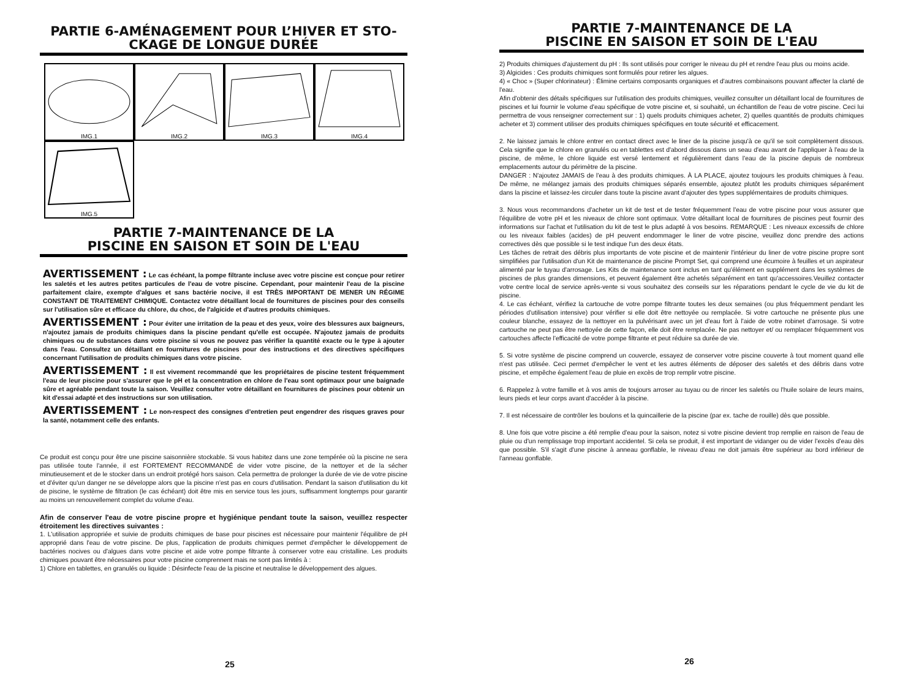PARTIE 6-AMÉNAGEMENT POUR L’HIVER ET STO-
CKAGE DE LONGUE DURÉE
IMG.1
IMG.2
IMG.3
IMG.4
IMG.5
PARTIE 7-MAINTENANCE DE LA
PISCINE EN SAISON ET SOIN DE L'EAU
AVERTISSEMENT : Le cas échéant, la pompe filtrante incluse avec votre piscine est conçue pour retirer les saletés et les autres petites particules de l'eau de votre piscine. Cependant, pour maintenir l'eau de la piscine parfaitement claire, exempte d'algues et sans bactérie nocive, il est TRÈS IMPORTANT DE MENER UN RÉGIME CONSTANT DE TRAITEMENT CHIMIQUE. Contactez votre détaillant local de fournitures de piscines pour des conseils sur l'utilisation sûre et efficace du chlore, du choc, de l'algicide et d'autres produits chimiques.
AVERTISSEMENT : Pour éviter une irritation de la peau et des yeux, voire des blessures aux baigneurs, n'ajoutez jamais de produits chimiques dans la piscine pendant qu'elle est occupée. N'ajoutez jamais de produits chimiques ou de substances dans votre piscine si vous ne pouvez pas vérifier la quantité exacte ou le type à ajouter dans l'eau. Consultez un détaillant en fournitures de piscines pour des instructions et des directives spécifiques concernant l'utilisation de produits chimiques dans votre piscine.
AVERTISSEMENT : Il est vivement recommandé que les propriétaires de piscine testent fréquemment l'eau de leur piscine pour s'assurer que le pH et la concentration en chlore de l'eau sont optimaux pour une baignade sûre et agréable pendant toute la saison. Veuillez consulter votre détaillant en fournitures de piscines pour obtenir un kit d'essai adapté et des instructions sur son utilisation.
AVERTISSEMENT : Le non-respect des consignes d’entretien peut engendrer des risques graves pour la santé, notamment celle des enfants.
Ce produit est conçu pour être une piscine saisonnière stockable. Si vous habitez dans une zone tempérée où la piscine ne sera pas utilisée toute l'année, il est FORTEMENT RECOMMANDÉ de vider votre piscine, de la nettoyer et de la sécher minutieusement et de le stocker dans un endroit protégé hors saison. Cela permettra de prolonger la durée de vie de votre piscine et d'éviter qu'un danger ne se développe alors que la piscine n'est pas en cours d'utilisation. Pendant la saison d'utilisation du kit de piscine, le système de filtration (le cas échéant) doit être mis en service tous les jours, suffisamment longtemps pour garantir au moins un renouvellement complet du volume d'eau.
Afin de conserver l'eau de votre piscine propre et hygiénique pendant toute la saison, veuillez respecter étroitement les directives suivantes :
1. L'utilisation appropriée et suivie de produits chimiques de base pour piscines est nécessaire pour maintenir l'équilibre de pH approprié dans l'eau de votre piscine. De plus, l'application de produits chimiques permet d'empêcher le développement de bactéries nocives ou d'algues dans votre piscine et aide votre pompe filtrante à conserver votre eau cristalline. Les produits chimiques pouvant être nécessaires pour votre piscine comprennent mais ne sont pas limités à :
1) Chlore en tablettes, en granulés ou liquide : Désinfecte l'eau de la piscine et neutralise le développement des algues.
25
PARTIE 7-MAINTENANCE DE LA
PISCINE EN SAISON ET SOIN DE L'EAU
2) Produits chimiques d'ajustement du pH : Ils sont utilisés pour corriger le niveau du pH et rendre l'eau plus ou moins acide.
3) Algicides : Ces produits chimiques sont formulés pour retirer les algues.
4) « Choc » (Super chlorinateur) : Élimine certains composants organiques et d'autres combinaisons pouvant affecter la clarté de l'eau.
Afin d'obtenir des détails spécifiques sur l'utilisation des produits chimiques, veuillez consulter un détaillant local de fournitures de piscines et lui fournir le volume d'eau spécifique de votre piscine et, si souhaité, un échantillon de l'eau de votre piscine. Ceci lui permettra de vous renseigner correctement sur : 1) quels produits chimiques acheter, 2) quelles quantités de produits chimiques acheter et 3) comment utiliser des produits chimiques spécifiques en toute sécurité et efficacement.
2. Ne laissez jamais le chlore entrer en contact direct avec le liner de la piscine jusqu'à ce qu'il se soit complètement dissous. Cela signifie que le chlore en granulés ou en tablettes est d'abord dissous dans un seau d'eau avant de l'appliquer à l'eau de la piscine, de même, le chlore liquide est versé lentement et régulièrement dans l'eau de la piscine depuis de nombreux emplacements autour du périmètre de la piscine.
DANGER : N'ajoutez JAMAIS de l'eau à des produits chimiques. À LA PLACE, ajoutez toujours les produits chimiques à l'eau. De même, ne mélangez jamais des produits chimiques séparés ensemble, ajoutez plutôt les produits chimiques séparément dans la piscine et laissez-les circuler dans toute la piscine avant d'ajouter des types supplémentaires de produits chimiques.
3. Nous vous recommandons d'acheter un kit de test et de tester fréquemment l'eau de votre piscine pour vous assurer que l'équilibre de votre pH et les niveaux de chlore sont optimaux. Votre détaillant local de fournitures de piscines peut fournir des informations sur l'achat et l'utilisation du kit de test le plus adapté à vos besoins. REMARQUE : Les niveaux excessifs de chlore ou les niveaux faibles (acides) de pH peuvent endommager le liner de votre piscine, veuillez donc prendre des actions correctives dès que possible si le test indique l'un des deux états.
Les tâches de retrait des débris plus importants de vote piscine et de maintenir l'intérieur du liner de votre piscine propre sont simplifiées par l'utilisation d'un Kit de maintenance de piscine Prompt Set, qui comprend une écumoire à feuilles et un aspirateur alimenté par le tuyau d'arrosage. Les Kits de maintenance sont inclus en tant qu'élément en supplément dans les systèmes de piscines de plus grandes dimensions, et peuvent également être achetés séparément en tant qu'accessoires.Veuillez contacter votre centre local de service après-vente si vous souhaitez des conseils sur les réparations pendant le cycle de vie du kit de piscine.
4. Le cas échéant, vérifiez la cartouche de votre pompe filtrante toutes les deux semaines (ou plus fréquemment pendant les périodes d'utilisation intensive) pour vérifier si elle doit être nettoyée ou remplacée. Si votre cartouche ne présente plus une couleur blanche, essayez de la nettoyer en la pulvérisant avec un jet d'eau fort à l'aide de votre robinet d'arrosage. Si votre cartouche ne peut pas être nettoyée de cette façon, elle doit être remplacée. Ne pas nettoyer et/ ou remplacer fréquemment vos cartouches affecte l'efficacité de votre pompe filtrante et peut réduire sa durée de vie.
5. Si votre système de piscine comprend un couvercle, essayez de conserver votre piscine couverte à tout moment quand elle n'est pas utilisée. Ceci permet d'empêcher le vent et les autres éléments de déposer des saletés et des débris dans votre piscine, et empêche également l'eau de pluie en excès de trop remplir votre piscine.
6. Rappelez à votre famille et à vos amis de toujours arroser au tuyau ou de rincer les saletés ou l'huile solaire de leurs mains, leurs pieds et leur corps avant d'accéder à la piscine.
7. Il est nécessaire de contrôler les boulons et la quincaillerie de la piscine (par ex. tache de rouille) dès que possible.
8. Une fois que votre piscine a été remplie d'eau pour la saison, notez si votre piscine devient trop remplie en raison de l'eau de pluie ou d'un remplissage trop important accidentel. Si cela se produit, il est important de vidanger ou de vider l'excès d'eau dès que possible. S'il s'agit d'une piscine à anneau gonflable, le niveau d'eau ne doit jamais être supérieur au bord inférieur de l'anneau gonflable.
26